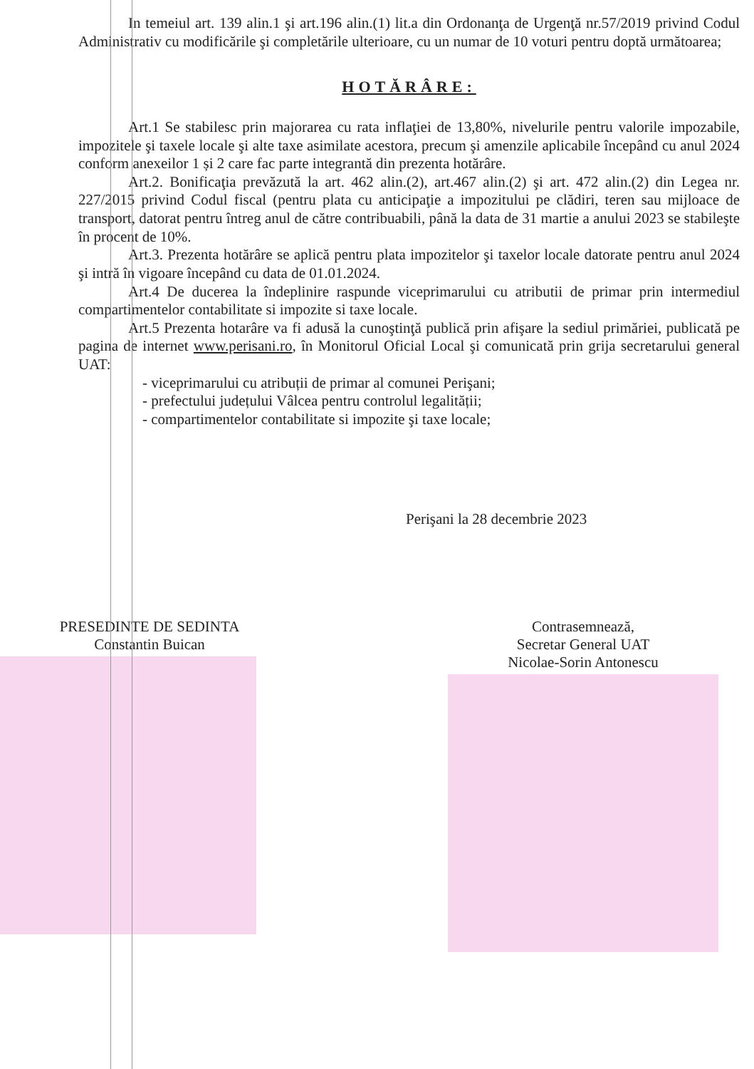In temeiul art. 139 alin.1 şi art.196 alin.(1) lit.a din Ordonanţa de Urgenţă nr.57/2019 privind Codul Administrativ cu modificările şi completările ulterioare, cu un numar de 10 voturi pentru doptă următoarea;
HOTĂRÂRE:
Art.1 Se stabilesc prin majorarea cu rata inflaţiei de 13,80%, nivelurile pentru valorile impozabile, impozitele şi taxele locale şi alte taxe asimilate acestora, precum şi amenzile aplicabile începând cu anul 2024 conform anexeilor 1 și 2 care fac parte integrantă din prezenta hotărâre.
Art.2. Bonificaţia prevăzută la art. 462 alin.(2), art.467 alin.(2) şi art. 472 alin.(2) din Legea nr. 227/2015 privind Codul fiscal (pentru plata cu anticipaţie a impozitului pe clădiri, teren sau mijloace de transport, datorat pentru întreg anul de către contribuabili, până la data de 31 martie a anului 2023 se stabileşte în procent de 10%.
Art.3. Prezenta hotărâre se aplică pentru plata impozitelor şi taxelor locale datorate pentru anul 2024 şi intră în vigoare începând cu data de 01.01.2024.
Art.4 De ducerea la îndeplinire raspunde viceprimarului cu atributii de primar prin intermediul compartimentelor contabilitate si impozite si taxe locale.
Art.5 Prezenta hotarâre va fi adusă la cunoştinţă publică prin afişare la sediul primăriei, publicată pe pagina de internet www.perisani.ro, în Monitorul Oficial Local şi comunicată prin grija secretarului general UAT:
- viceprimarului cu atribuții de primar al comunei Perişani;
- prefectului județului Vâlcea pentru controlul legalității;
- compartimentelor contabilitate si impozite şi taxe locale;
Perişani la 28 decembrie 2023
PRESEDINTE DE SEDINTA
Constantin Buican
Contrasemnează,
Secretar General UAT
Nicolae-Sorin Antonescu